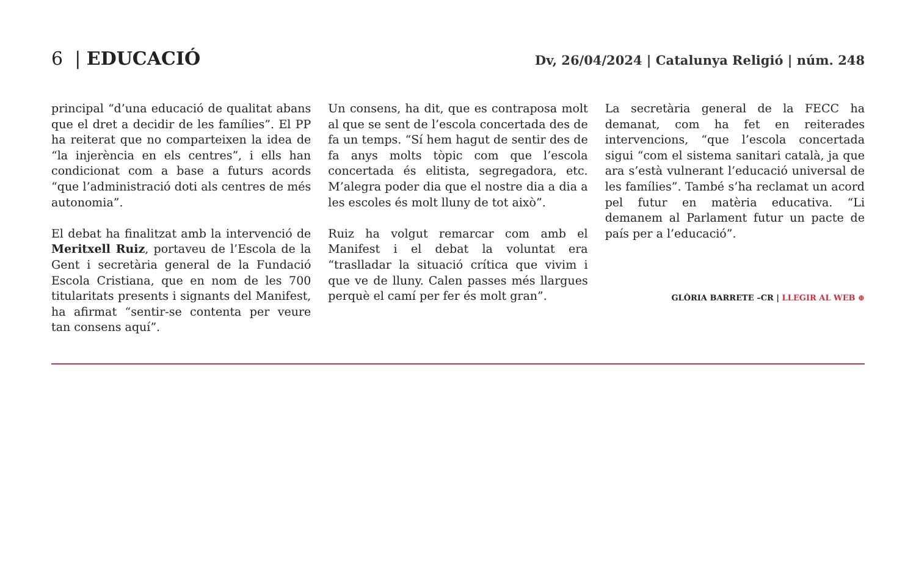6 | EDUCACIÓ
Dv, 26/04/2024 | Catalunya Religió | núm. 248
principal “d’una educació de qualitat abans que el dret a decidir de les famílies”. El PP ha reiterat que no comparteixen la idea de “la injerència en els centres”, i ells han condicionat com a base a futurs acords “que l’administració doti als centres de més autonomia”.
El debat ha finalitzat amb la intervenció de Meritxell Ruiz, portaveu de l’Escola de la Gent i secretària general de la Fundació Escola Cristiana, que en nom de les 700 titularitats presents i signants del Manifest, ha afirmat “sentir-se contenta per veure tan consens aquí”.
Un consens, ha dit, que es contraposa molt al que se sent de l’escola concertada des de fa un temps. “Sí hem hagut de sentir des de fa anys molts tòpic com que l’escola concertada és elitista, segregadora, etc. M’alegra poder dia que el nostre dia a dia a les escoles és molt lluny de tot això”.
Ruiz ha volgut remarcar com amb el Manifest i el debat la voluntat era “traslladar la situació crítica que vivim i que ve de lluny. Calen passes més llargues perquè el camí per fer és molt gran”.
La secretària general de la FECC ha demanat, com ha fet en reiterades intervencions, “que l’escola concertada sigui “com el sistema sanitari català, ja que ara s’està vulnerant l’educació universal de les famílies”. També s’ha reclamat un acord pel futur en matèria educativa. “Li demanem al Parlament futur un pacte de país per a l’educació”.
GLÒRIA BARRETE –CR | LLEGIR AL WEB ⊕